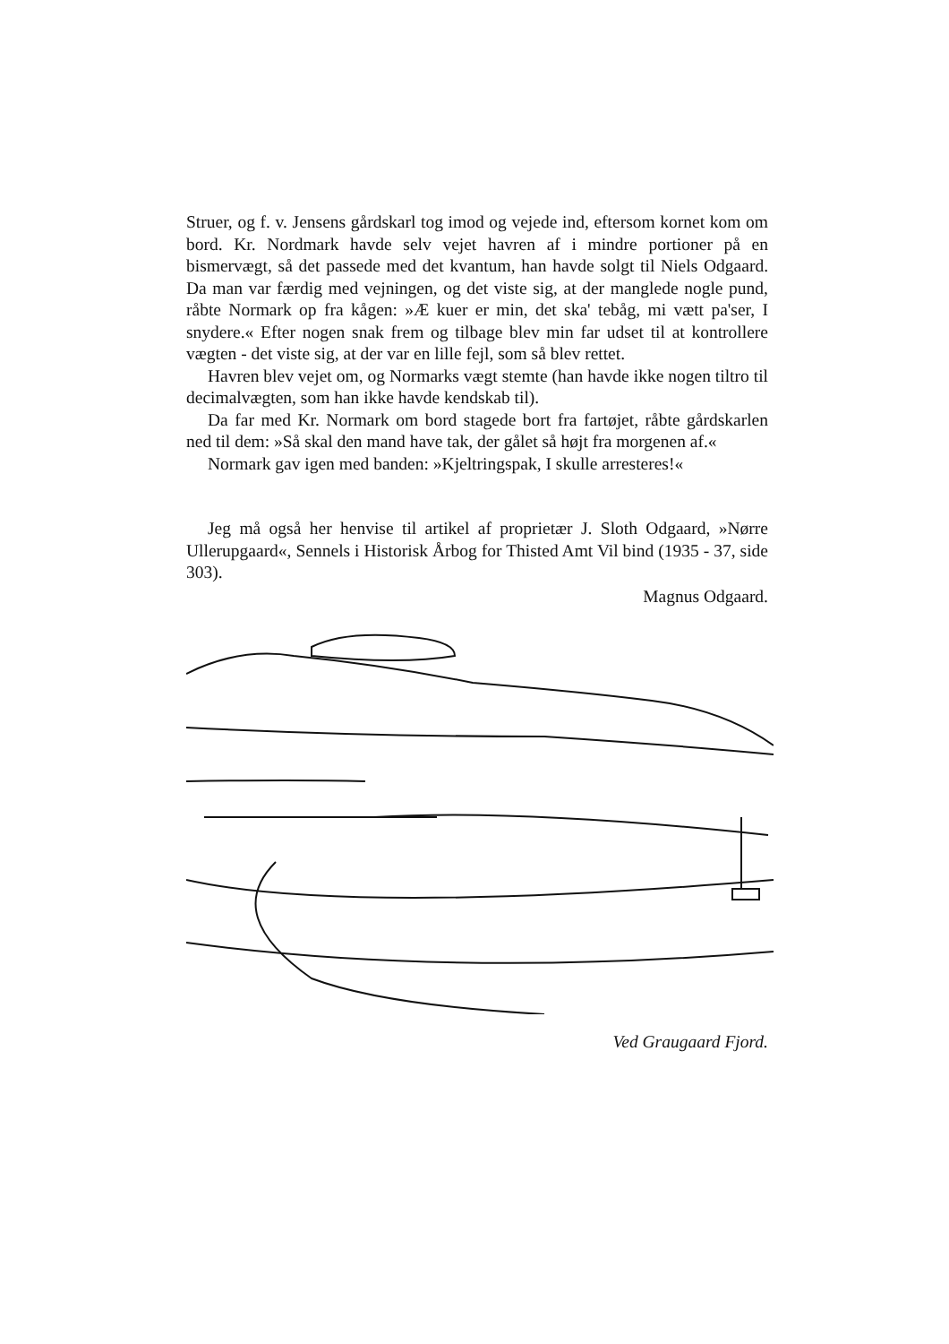Struer, og f. v. Jensens gårdskarl tog imod og vejede ind, eftersom kornet kom om bord. Kr. Nordmark havde selv vejet havren af i mindre portioner på en bismervægt, så det passede med det kvantum, han havde solgt til Niels Odgaard. Da man var færdig med vejningen, og det viste sig, at der manglede nogle pund, råbte Normark op fra kågen: »Æ kuer er min, det ska' tebåg, mi vætt pa'ser, I snydere.« Efter nogen snak frem og tilbage blev min far udset til at kontrollere vægten - det viste sig, at der var en lille fejl, som så blev rettet.
Havren blev vejet om, og Normarks vægt stemte (han havde ikke nogen tiltro til decimalvægten, som han ikke havde kendskab til).
Da far med Kr. Normark om bord stagede bort fra fartøjet, råbte gårdskarlen ned til dem: »Så skal den mand have tak, der gålet så højt fra morgenen af.«
Normark gav igen med banden: »Kjeltringspak, I skulle arresteres!«
Jeg må også her henvise til artikel af proprietær J. Sloth Odgaard, »Nørre Ullerupgaard«, Sennels i Historisk Årbog for Thisted Amt Vil bind (1935 - 37, side 303).
Magnus Odgaard.
Ved Graugaard Fjord.